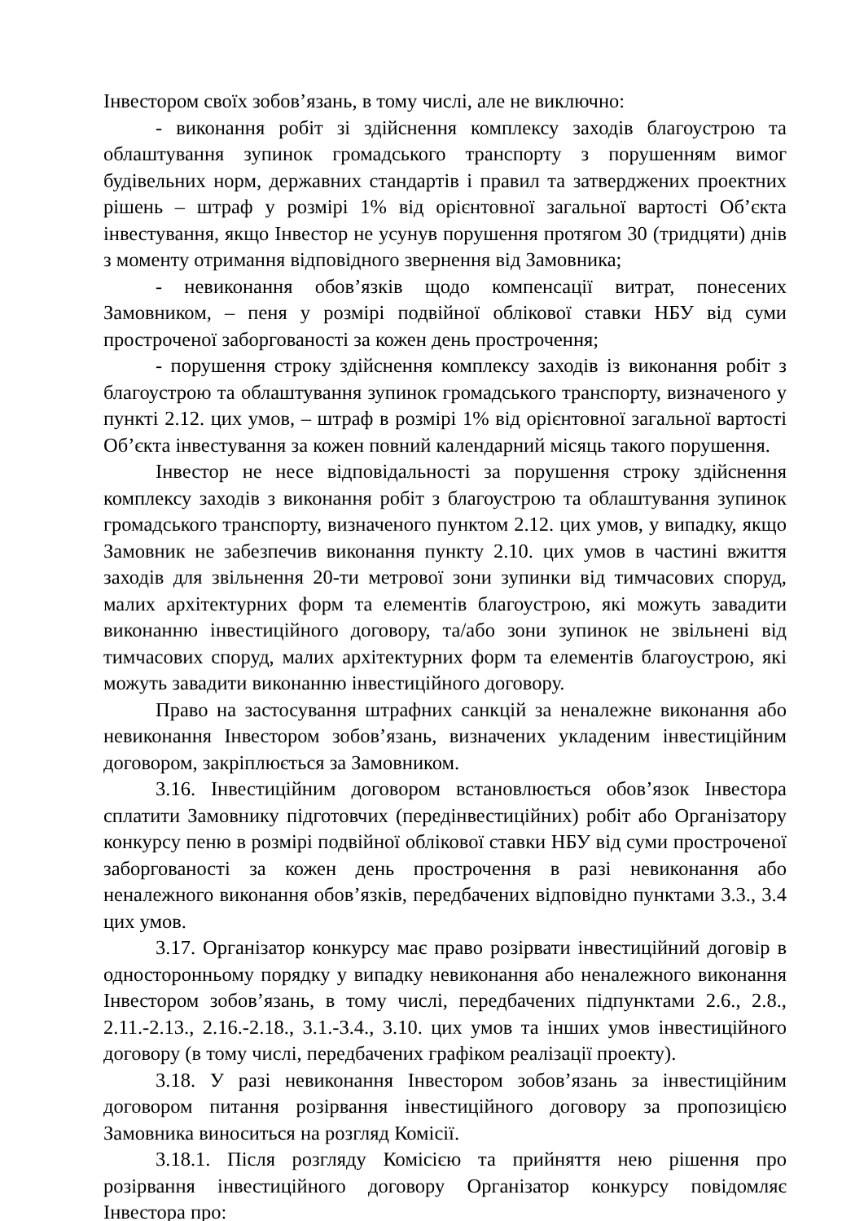Інвестором своїх зобов’язань, в тому числі, але не виключно:
- виконання робіт зі здійснення комплексу заходів благоустрою та облаштування зупинок громадського транспорту з порушенням вимог будівельних норм, державних стандартів і правил та затверджених проектних рішень – штраф у розмірі 1% від орієнтовної загальної вартості Об’єкта інвестування, якщо Інвестор не усунув порушення протягом 30 (тридцяти) днів з моменту отримання відповідного звернення від Замовника;
- невиконання обов’язків щодо компенсації витрат, понесених Замовником, – пеня у розмірі подвійної облікової ставки НБУ від суми простроченої заборгованості за кожен день прострочення;
- порушення строку здійснення комплексу заходів із виконання робіт з благоустрою та облаштування зупинок громадського транспорту, визначеного у пункті 2.12. цих умов, – штраф в розмірі 1% від орієнтовної загальної вартості Об’єкта інвестування за кожен повний календарний місяць такого порушення.
Інвестор не несе відповідальності за порушення строку здійснення комплексу заходів з виконання робіт з благоустрою та облаштування зупинок громадського транспорту, визначеного пунктом 2.12. цих умов, у випадку, якщо Замовник не забезпечив виконання пункту 2.10. цих умов в частині вжиття заходів для звільнення 20-ти метрової зони зупинки від тимчасових споруд, малих архітектурних форм та елементів благоустрою, які можуть завадити виконанню інвестиційного договору, та/або зони зупинок не звільнені від тимчасових споруд, малих архітектурних форм та елементів благоустрою, які можуть завадити виконанню інвестиційного договору.
Право на застосування штрафних санкцій за неналежне виконання або невиконання Інвестором зобов’язань, визначених укладеним інвестиційним договором, закріплюється за Замовником.
3.16. Інвестиційним договором встановлюється обов’язок Інвестора сплатити Замовнику підготовчих (передінвестиційних) робіт або Організатору конкурсу пеню в розмірі подвійної облікової ставки НБУ від суми простроченої заборгованості за кожен день прострочення в разі невиконання або неналежного виконання обов’язків, передбачених відповідно пунктами 3.3., 3.4 цих умов.
3.17. Організатор конкурсу має право розірвати інвестиційний договір в односторонньому порядку у випадку невиконання або неналежного виконання Інвестором зобов’язань, в тому числі, передбачених підпунктами 2.6., 2.8., 2.11.-2.13., 2.16.-2.18., 3.1.-3.4., 3.10. цих умов та інших умов інвестиційного договору (в тому числі, передбачених графіком реалізації проекту).
3.18. У разі невиконання Інвестором зобов’язань за інвестиційним договором питання розірвання інвестиційного договору за пропозицією Замовника виноситься на розгляд Комісії.
3.18.1. Після розгляду Комісією та прийняття нею рішення про розірвання інвестиційного договору Організатор конкурсу повідомляє Інвестора про: